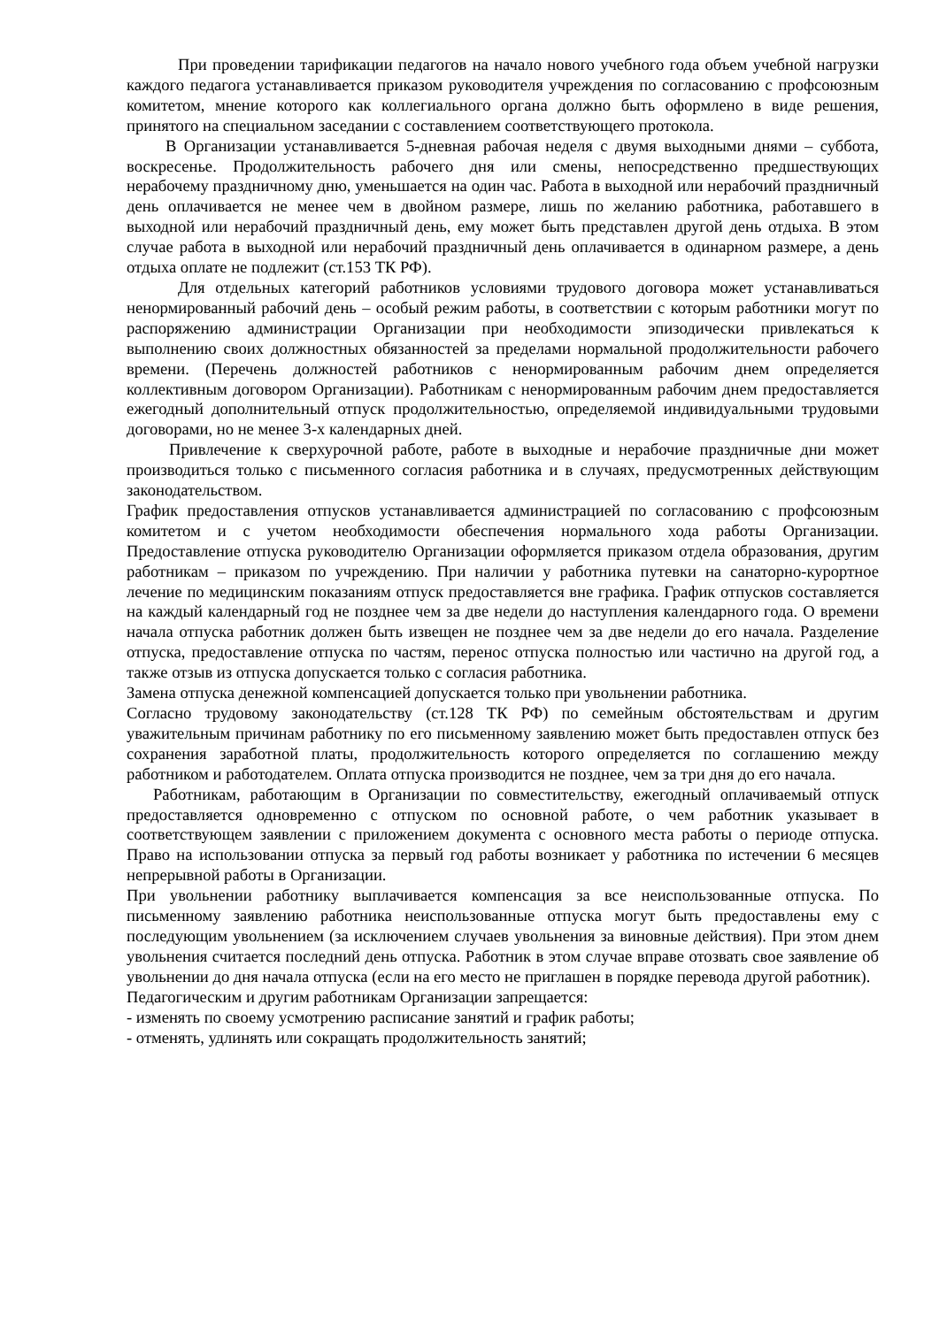При проведении тарификации педагогов на начало нового учебного года объем учебной нагрузки каждого педагога устанавливается приказом руководителя учреждения по согласованию с профсоюзным комитетом, мнение которого как коллегиального органа должно быть оформлено в виде решения, принятого на специальном заседании с составлением соответствующего протокола.
В Организации устанавливается 5-дневная рабочая неделя с двумя выходными днями – суббота, воскресенье. Продолжительность рабочего дня или смены, непосредственно предшествующих нерабочему праздничному дню, уменьшается на один час. Работа в выходной или нерабочий праздничный день оплачивается не менее чем в двойном размере, лишь по желанию работника, работавшего в выходной или нерабочий праздничный день, ему может быть представлен другой день отдыха. В этом случае работа в выходной или нерабочий праздничный день оплачивается в одинарном размере, а день отдыха оплате не подлежит (ст.153 ТК РФ).
Для отдельных категорий работников условиями трудового договора может устанавливаться ненормированный рабочий день – особый режим работы, в соответствии с которым работники могут по распоряжению администрации Организации при необходимости эпизодически привлекаться к выполнению своих должностных обязанностей за пределами нормальной продолжительности рабочего времени. (Перечень должностей работников с ненормированным рабочим днем определяется коллективным договором Организации). Работникам с ненормированным рабочим днем предоставляется ежегодный дополнительный отпуск продолжительностью, определяемой индивидуальными трудовыми договорами, но не менее 3-х календарных дней.
Привлечение к сверхурочной работе, работе в выходные и нерабочие праздничные дни может производиться только с письменного согласия работника и в случаях, предусмотренных действующим законодательством.
График предоставления отпусков устанавливается администрацией по согласованию с профсоюзным комитетом и с учетом необходимости обеспечения нормального хода работы Организации. Предоставление отпуска руководителю Организации оформляется приказом отдела образования, другим работникам – приказом по учреждению. При наличии у работника путевки на санаторно-курортное лечение по медицинским показаниям отпуск предоставляется вне графика. График отпусков составляется на каждый календарный год не позднее чем за две недели до наступления календарного года. О времени начала отпуска работник должен быть извещен не позднее чем за две недели до его начала. Разделение отпуска, предоставление отпуска по частям, перенос отпуска полностью или частично на другой год, а также отзыв из отпуска допускается только с согласия работника.
Замена отпуска денежной компенсацией допускается только при увольнении работника.
Согласно трудовому законодательству (ст.128 ТК РФ) по семейным обстоятельствам и другим уважительным причинам работнику по его письменному заявлению может быть предоставлен отпуск без сохранения заработной платы, продолжительность которого определяется по соглашению между работником и работодателем. Оплата отпуска производится не позднее, чем за три дня до его начала.
Работникам, работающим в Организации по совместительству, ежегодный оплачиваемый отпуск предоставляется одновременно с отпуском по основной работе, о чем работник указывает в соответствующем заявлении с приложением документа с основного места работы о периоде отпуска. Право на использовании отпуска за первый год работы возникает у работника по истечении 6 месяцев непрерывной работы в Организации.
При увольнении работнику выплачивается компенсация за все неиспользованные отпуска. По письменному заявлению работника неиспользованные отпуска могут быть предоставлены ему с последующим увольнением (за исключением случаев увольнения за виновные действия). При этом днем увольнения считается последний день отпуска. Работник в этом случае вправе отозвать свое заявление об увольнении до дня начала отпуска (если на его место не приглашен в порядке перевода другой работник).
Педагогическим и другим работникам Организации запрещается:
- изменять по своему усмотрению расписание занятий и график работы;
- отменять, удлинять или сокращать продолжительность занятий;